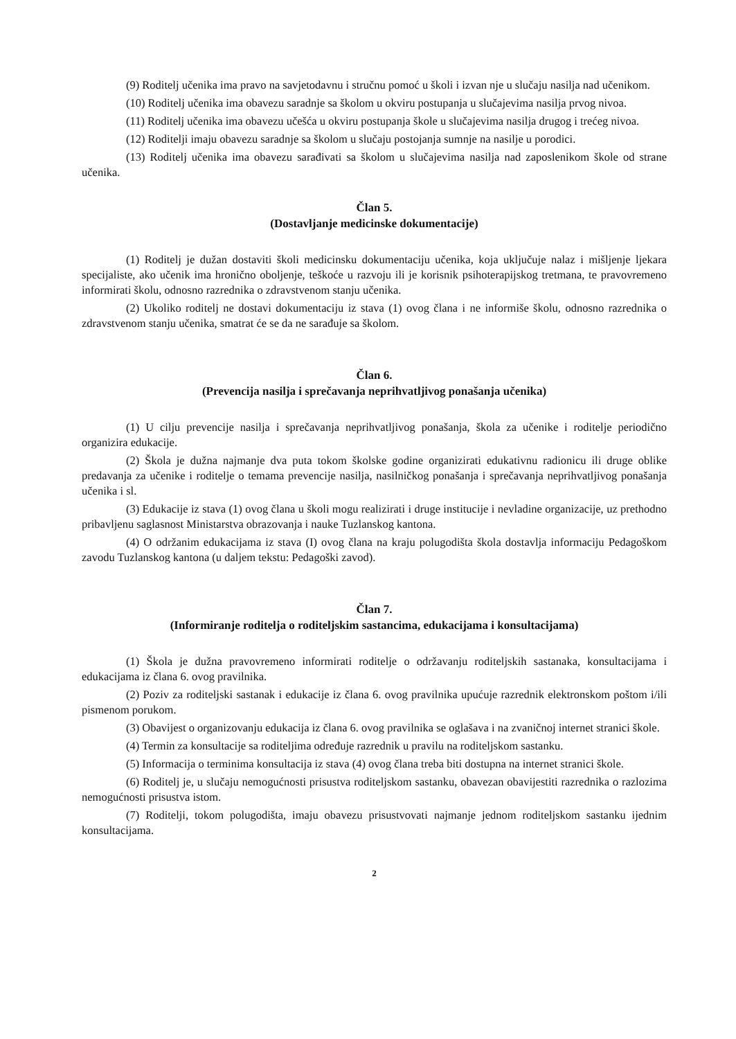(9) Roditelj učenika ima pravo na savjetodavnu i stručnu pomoć u školi i izvan nje u slučaju nasilja nad učenikom.
(10) Roditelj učenika ima obavezu saradnje sa školom u okviru postupanja u slučajevima nasilja prvog nivoa.
(11) Roditelj učenika ima obavezu učešća u okviru postupanja škole u slučajevima nasilja drugog i trećeg nivoa.
(12) Roditelji imaju obavezu saradnje sa školom u slučaju postojanja sumnje na nasilje u porodici.
(13) Roditelj učenika ima obavezu sarađivati sa školom u slučajevima nasilja nad zaposlenikom škole od strane učenika.
Član 5.
(Dostavljanje medicinske dokumentacije)
(1) Roditelj je dužan dostaviti školi medicinsku dokumentaciju učenika, koja uključuje nalaz i mišljenje ljekara specijaliste, ako učenik ima hronično oboljenje, teškoće u razvoju ili je korisnik psihoterapijskog tretmana, te pravovremeno informirati školu, odnosno razrednika o zdravstvenom stanju učenika.
(2) Ukoliko roditelj ne dostavi dokumentaciju iz stava (1) ovog člana i ne informiše školu, odnosno razrednika o zdravstvenom stanju učenika, smatrat će se da ne sarađuje sa školom.
Član 6.
(Prevencija nasilja i sprečavanja neprihvatljivog ponašanja učenika)
(1) U cilju prevencije nasilja i sprečavanja neprihvatljivog ponašanja, škola za učenike i roditelje periodično organizira edukacije.
(2) Škola je dužna najmanje dva puta tokom školske godine organizirati edukativnu radionicu ili druge oblike predavanja za učenike i roditelje o temama prevencije nasilja, nasilničkog ponašanja i sprečavanja neprihvatljivog ponašanja učenika i sl.
(3) Edukacije iz stava (1) ovog člana u školi mogu realizirati i druge institucije i nevladine organizacije, uz prethodno pribavljenu saglasnost Ministarstva obrazovanja i nauke Tuzlanskog kantona.
(4) O održanim edukacijama iz stava (I) ovog člana na kraju polugodišta škola dostavlja informaciju Pedagoškom zavodu Tuzlanskog kantona (u daljem tekstu: Pedagoški zavod).
Član 7.
(Informiranje roditelja o roditeljskim sastancima, edukacijama i konsultacijama)
(1) Škola je dužna pravovremeno informirati roditelje o održavanju roditeljskih sastanaka, konsultacijama i edukacijama iz člana 6. ovog pravilnika.
(2) Poziv za roditeljski sastanak i edukacije iz člana 6. ovog pravilnika upućuje razrednik elektronskom poštom i/ili pismenom porukom.
(3) Obavijest o organizovanju edukacija iz člana 6. ovog pravilnika se oglašava i na zvaničnoj internet stranici škole.
(4) Termin za konsultacije sa roditeljima određuje razrednik u pravilu na roditeljskom sastanku.
(5) Informacija o terminima konsultacija iz stava (4) ovog člana treba biti dostupna na internet stranici škole.
(6) Roditelj je, u slučaju nemogućnosti prisustva roditeljskom sastanku, obavezan obavijestiti razrednika o razlozima nemogućnosti prisustva istom.
(7) Roditelji, tokom polugodišta, imaju obavezu prisustvovati najmanje jednom roditeljskom sastanku ijednim konsultacijama.
2